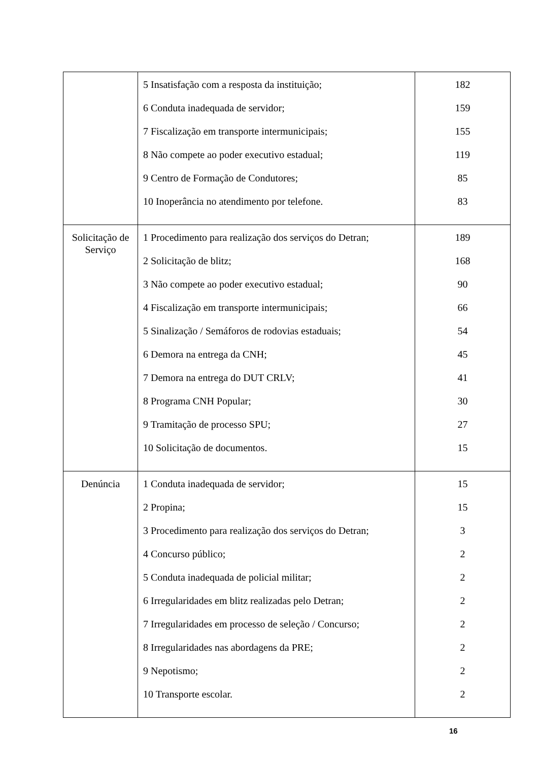| | 5 Insatisfação com a resposta da instituição; 6 Conduta inadequada de servidor; 7 Fiscalização em transporte intermunicipais; 8 Não compete ao poder executivo estadual; 9 Centro de Formação de Condutores; 10 Inoperância no atendimento por telefone. | 182 159 155 119 85 83 |
| Solicitação de Serviço | 1 Procedimento para realização dos serviços do Detran; 2 Solicitação de blitz; 3 Não compete ao poder executivo estadual; 4 Fiscalização em transporte intermunicipais; 5 Sinalização / Semáforos de rodovias estaduais; 6 Demora na entrega da CNH; 7 Demora na entrega do DUT CRLV; 8 Programa CNH Popular; 9 Tramitação de processo SPU; 10 Solicitação de documentos. | 189 168 90 66 54 45 41 30 27 15 |
| Denúncia | 1 Conduta inadequada de servidor; 2 Propina; 3 Procedimento para realização dos serviços do Detran; 4 Concurso público; 5 Conduta inadequada de policial militar; 6 Irregularidades em blitz realizadas pelo Detran; 7 Irregularidades em processo de seleção / Concurso; 8 Irregularidades nas abordagens da PRE; 9 Nepotismo; 10 Transporte escolar. | 15 15 3 2 2 2 2 2 2 2 |
16